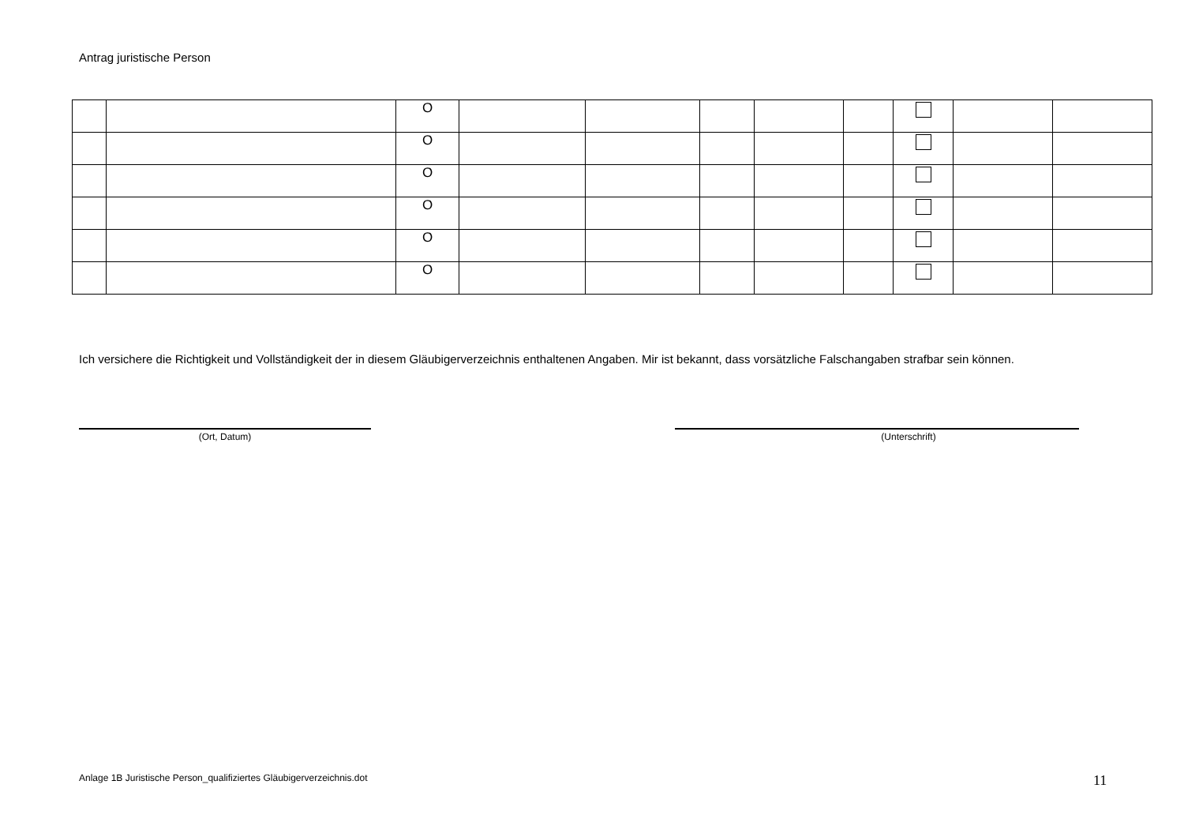Antrag juristische Person
| | | O | | | | | | | | |
| | | O | | | | | | | | |
| | | O | | | | | | | | |
| | | O | | | | | | | | |
| | | O | | | | | | | | |
| | | O | | | | | | | | |
Ich versichere die Richtigkeit und Vollständigkeit der in diesem Gläubigerverzeichnis enthaltenen Angaben. Mir ist bekannt, dass vorsätzliche Falschangaben strafbar sein können.
(Ort, Datum) (Unterschrift)
Anlage 1B Juristische Person_qualifiziertes Gläubigerverzeichnis.dot
11